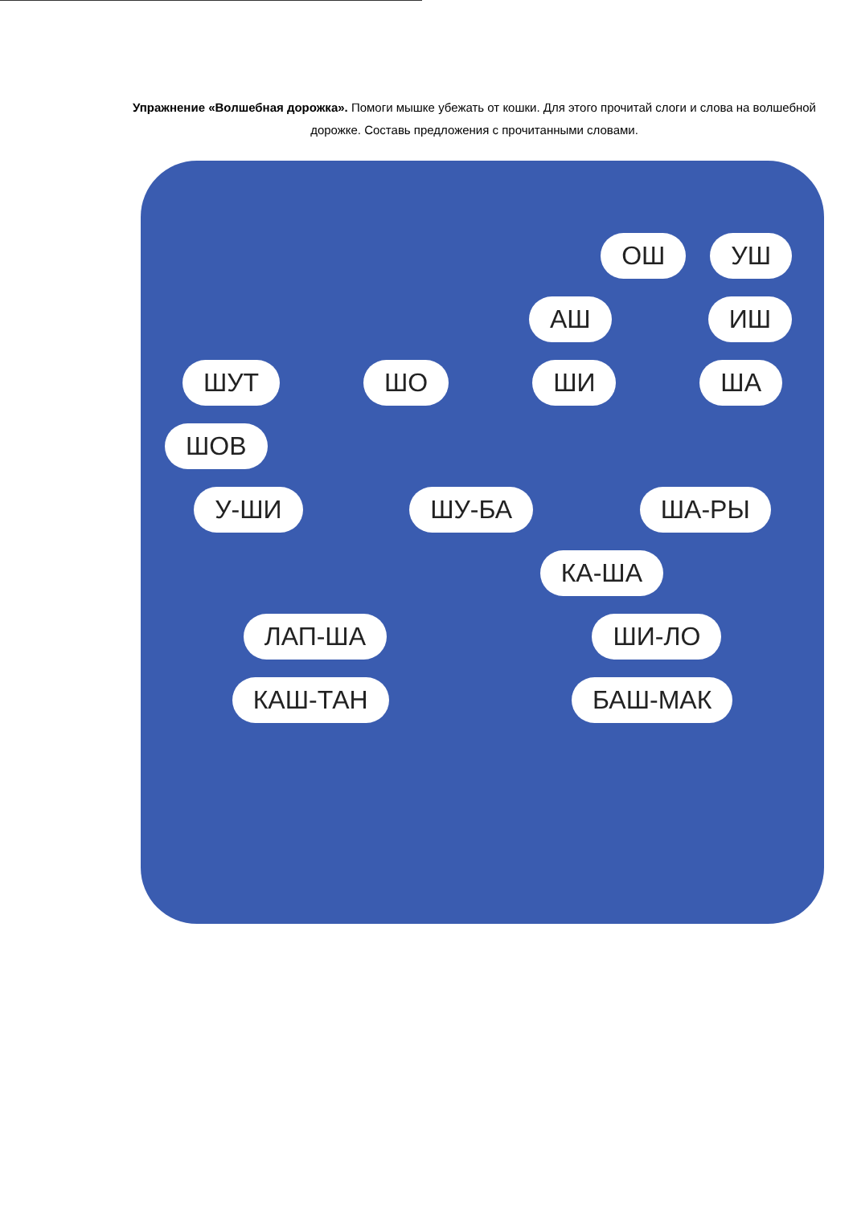Упражнение «Волшебная дорожка». Помоги мышке убежать от кошки. Для этого прочитай слоги и слова на волшебной дорожке. Составь предложения с прочитанными словами.
ОШ УШ
АШ ИШ
ШУТ ШО ШИ ША
ШОВ
У-ШИ ШУ-БА ША-РЫ
КА-ША
ЛАП-ША ШИ-ЛО
КАШ-ТАН БАШ-МАК